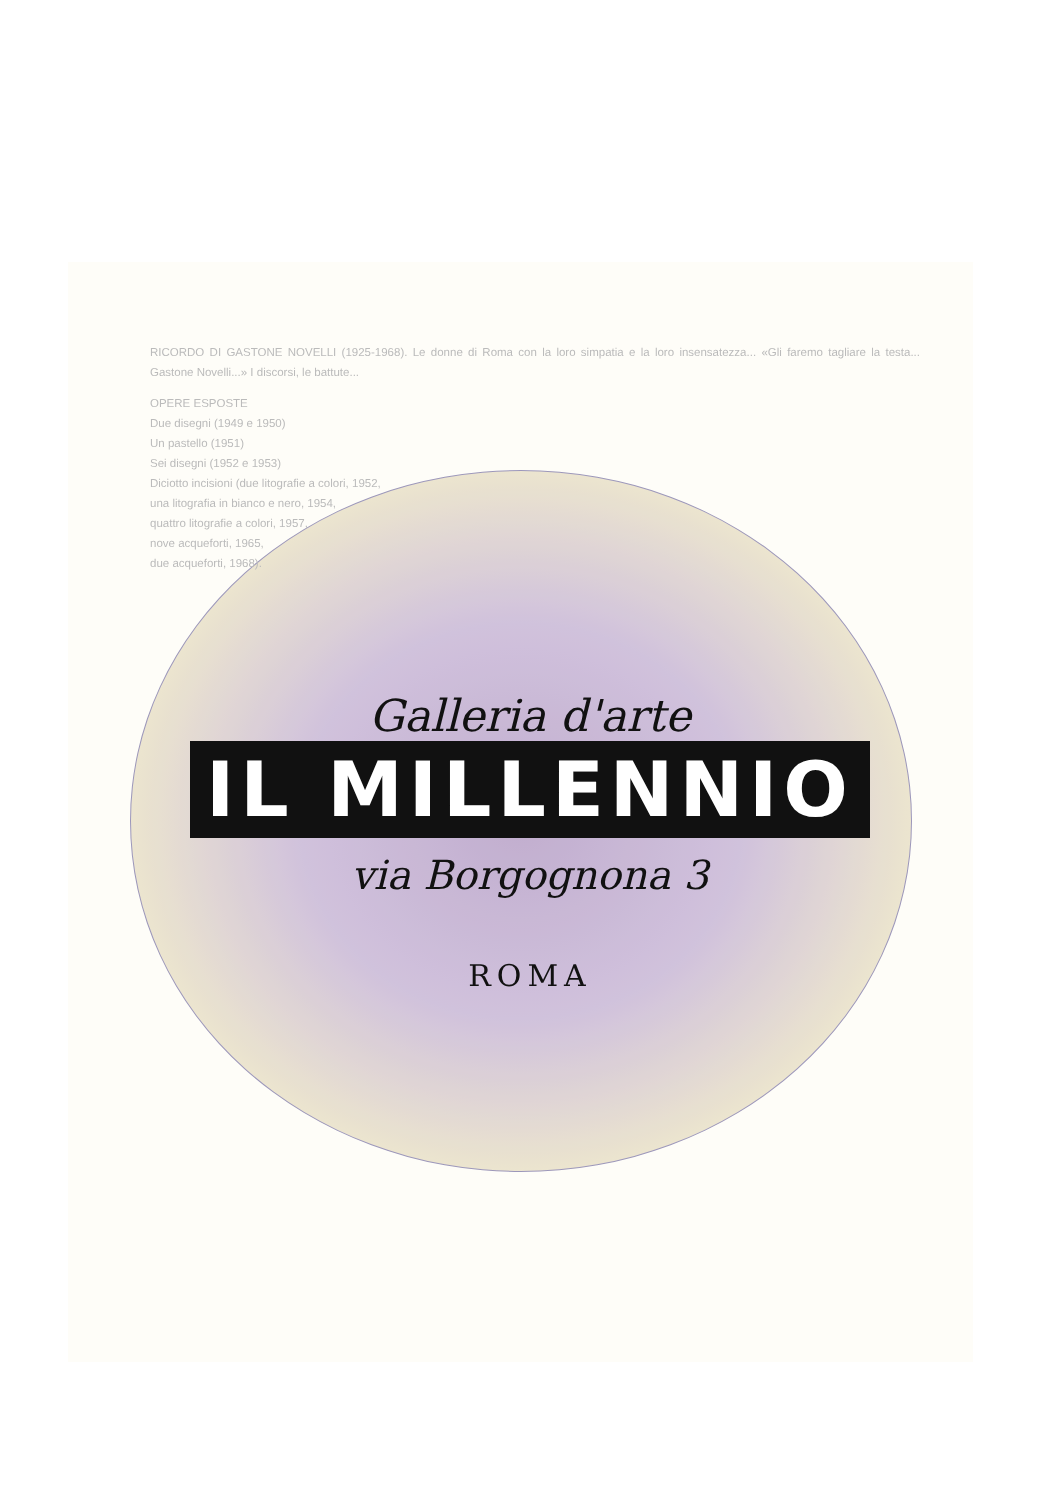RICORDO DI GASTONE NOVELLI (1925-1968). Le donne di Roma con la loro simpatia e la loro insensatezza... «Gli faremo tagliare la testa... Gastone Novelli...» I discorsi, le battute...
OPERE ESPOSTE
Due disegni (1949 e 1950)
Un pastello (1951)
Sei disegni (1952 e 1953)
Diciotto incisioni (due litografie a colori, 1952,
una litografia in bianco e nero, 1954,
quattro litografie a colori, 1957,
nove acqueforti, 1965,
due acqueforti, 1968).
Galleria d'arte
IL MILLENNIO
via Borgognona 3
ROMA